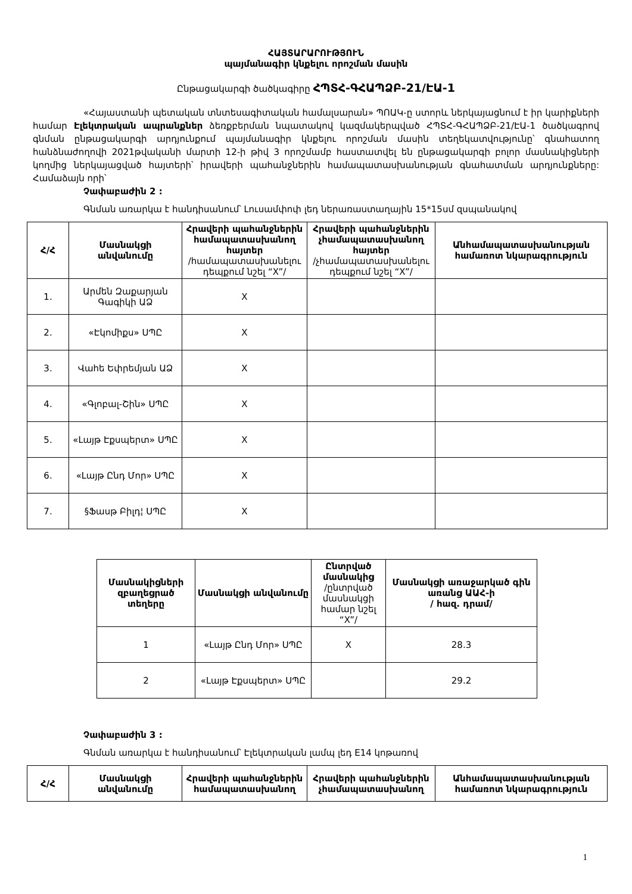ՀԱՅՏԱՐԱՐՈՒԹՅՈՒՆ
պայմանագիր կնքելու որոշման մասին
Ընթացակարգի ծածկագիրը ՀՊՏՀ-ԳՀԱՊՁԲ-21/ԷԱ-1
«Հայաստանի պետական տնտեսագիտական համալսարան» ՊՈԱԿ-ը ստորև ներկայացնում է իր կարիքների համար Էլեկտրական ապրանքներ ձեռքբերման նպատակով կազմակերպված ՀՊՏՀ-ԳՀԱՊՁԲ-21/ԷԱ-1 ծածկագրով գնման ընթացակարգի արդյունքում պայմանագիր կնքելու որոշման մասին տեղեկատվությունը՝ գնահատող հանձնաժողովի 2021թվականի մարտի 12-ի թիվ 3 որոշմամբ հաստատվել են ընթացակարգի բոլոր մասնակիցների կողմից ներկայացված հայտերի՝ իրավերի պահանջներին համապատասխանության գնահատման արդյունքները: Համաձայն որի՝
Չափաբաժին 2 :
Գնման առարկա է հանդիսանում՝ Լուսամփոփ լեդ ներառաստաղային 15*15սմ զսպանակով
| Հ/Հ | Մասնակցի անվանումը | Հրավերի պահանջներին համապատասխանող հայտեր /համապատասխանելու դեպքում նշել “X”/ | Հրավերի պահանջներին չհամապատասխանող հայտեր /չհամապատասխանելու դեպքում նշել “X”/ | Անհամապատասխանության համառոտ նկարագրություն |
| --- | --- | --- | --- | --- |
| 1. | Արմեն Զաքարյան Գագիկի ԱՁ | X | | |
| 2. | «Էկոմիքս» ՍՊԸ | X | | |
| 3. | Վահե Եփրեմյան ԱՁ | X | | |
| 4. | «Գլոբալ-Շին» ՍՊԸ | X | | |
| 5. | «Լայթ Էքսպերտ» ՍՊԸ | X | | |
| 6. | «Լայթ Ընդ Մոր» ՍՊԸ | X | | |
| 7. | §Ֆասթ Բիլդ¦ ՍՊԸ | X | | |
| Մասնակիցների զբաղեցրած տեղերը | Մասնակցի անվանումը | Ընտրված մասնակից /ընտրված մասնակցի համար նշել “X”/ | Մասնակցի առաջարկած գին առանց ԱԱՀ-ի / հազ. դրամ/ |
| --- | --- | --- | --- |
| 1 | «Լայթ Ընդ Մոր» ՍՊԸ | X | 28.3 |
| 2 | «Լայթ Էքսպերտ» ՍՊԸ | | 29.2 |
Չափաբաժին 3 :
Գնման առարկա է հանդիսանում՝ Էլեկտրական լամպ լեդ E14 կոթառով
| Հ/Հ | Մասնակցի անվանումը | Հրավերի պահանջներին համապատասխանող | Հրավերի պահանջներին չհամապատասխանող | Անհամապատասխանության համառոտ նկարագրություն |
| --- | --- | --- | --- | --- |
1